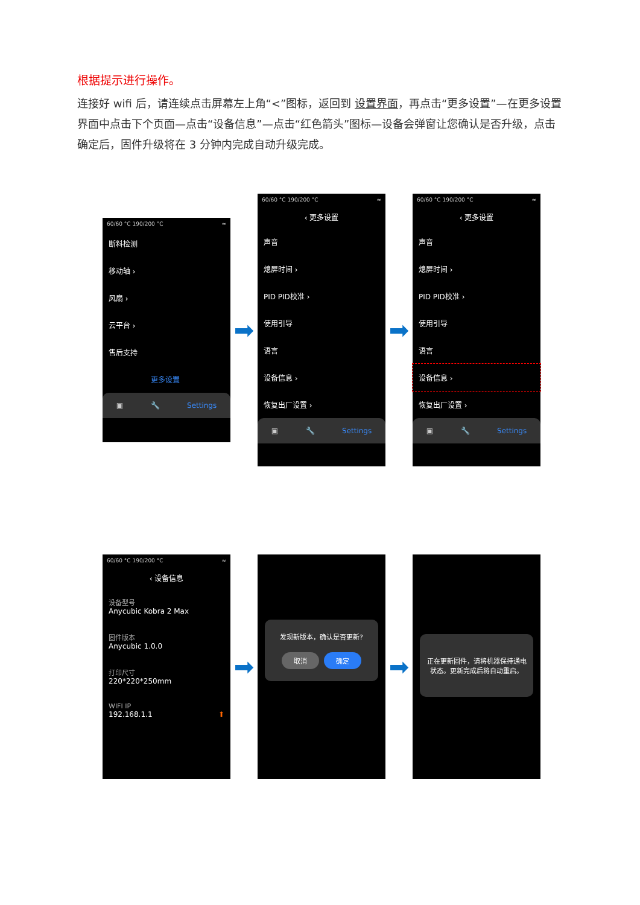根据提示进行操作。
连接好 wifi 后，请连续点击屏幕左上角“<”图标，返回到 设置界面，再点击“更多设置”—在更多设置界面中点击下个页面—点击“设备信息”—点击“红色箭头”图标—设备会弹窗让您确认是否升级，点击确定后，固件升级将在 3 分钟内完成自动升级完成。
60/60 °C 190/200 °C ≈
断料检测
移动轴 ›
风扇 ›
云平台 ›
售后支持
更多设置
▣ 🔧 Settings
➡
60/60 °C 190/200 °C ≈
‹ 更多设置
声音
熄屏时间 ›
PID PID校准 ›
使用引导
语言
设备信息 ›
恢复出厂设置 ›
▣ 🔧 Settings
➡
60/60 °C 190/200 °C ≈
‹ 更多设置
声音
熄屏时间 ›
PID PID校准 ›
使用引导
语言
设备信息 ›
恢复出厂设置 ›
▣ 🔧 Settings
60/60 °C 190/200 °C ≈
‹ 设备信息
设备型号
Anycubic Kobra 2 Max
固件版本
Anycubic 1.0.0
打印尺寸
220*220*250mm
WIFI IP
192.168.1.1 ⬆
➡
发现新版本，确认是否更新?
取消 确定
➡
正在更新固件，请将机器保持通电状态。更新完成后将自动重启。